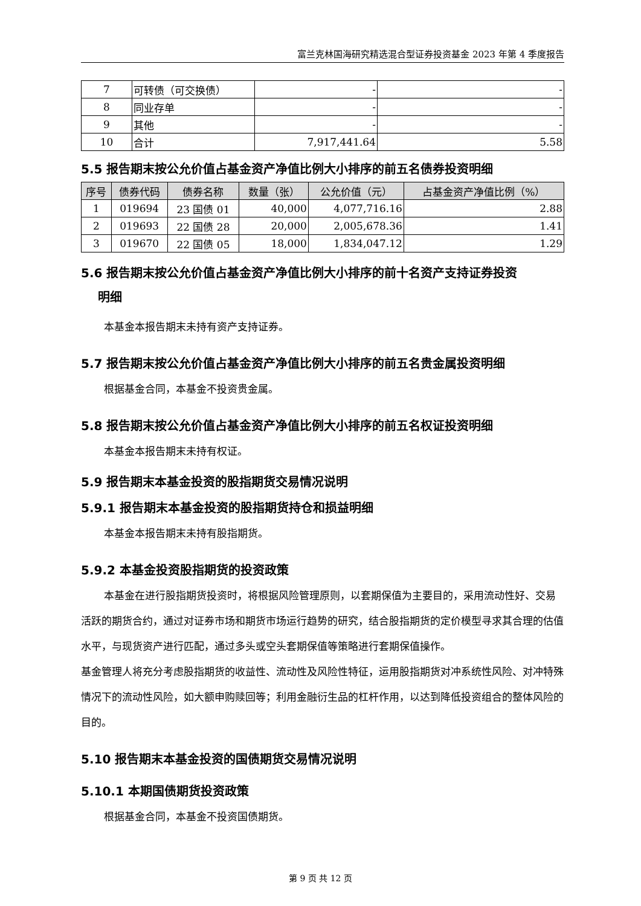富兰克林国海研究精选混合型证券投资基金 2023 年第 4 季度报告
| 7 | 可转债（可交换债） | - | - |
| 8 | 同业存单 | - | - |
| 9 | 其他 | - | - |
| 10 | 合计 | 7,917,441.64 | 5.58 |
5.5 报告期末按公允价值占基金资产净值比例大小排序的前五名债券投资明细
| 序号 | 债券代码 | 债券名称 | 数量（张） | 公允价值（元） | 占基金资产净值比例（%） |
| --- | --- | --- | --- | --- | --- |
| 1 | 019694 | 23 国债 01 | 40,000 | 4,077,716.16 | 2.88 |
| 2 | 019693 | 22 国债 28 | 20,000 | 2,005,678.36 | 1.41 |
| 3 | 019670 | 22 国债 05 | 18,000 | 1,834,047.12 | 1.29 |
5.6 报告期末按公允价值占基金资产净值比例大小排序的前十名资产支持证券投资
明细
本基金本报告期末未持有资产支持证券。
5.7 报告期末按公允价值占基金资产净值比例大小排序的前五名贵金属投资明细
根据基金合同，本基金不投资贵金属。
5.8 报告期末按公允价值占基金资产净值比例大小排序的前五名权证投资明细
本基金本报告期末未持有权证。
5.9 报告期末本基金投资的股指期货交易情况说明
5.9.1 报告期末本基金投资的股指期货持仓和损益明细
本基金本报告期末未持有股指期货。
5.9.2 本基金投资股指期货的投资政策
本基金在进行股指期货投资时，将根据风险管理原则，以套期保值为主要目的，采用流动性好、交易活跃的期货合约，通过对证券市场和期货市场运行趋势的研究，结合股指期货的定价模型寻求其合理的估值水平，与现货资产进行匹配，通过多头或空头套期保值等策略进行套期保值操作。
基金管理人将充分考虑股指期货的收益性、流动性及风险性特征，运用股指期货对冲系统性风险、对冲特殊情况下的流动性风险，如大额申购赎回等；利用金融衍生品的杠杆作用，以达到降低投资组合的整体风险的目的。
5.10 报告期末本基金投资的国债期货交易情况说明
5.10.1 本期国债期货投资政策
根据基金合同，本基金不投资国债期货。
第 9 页 共 12 页